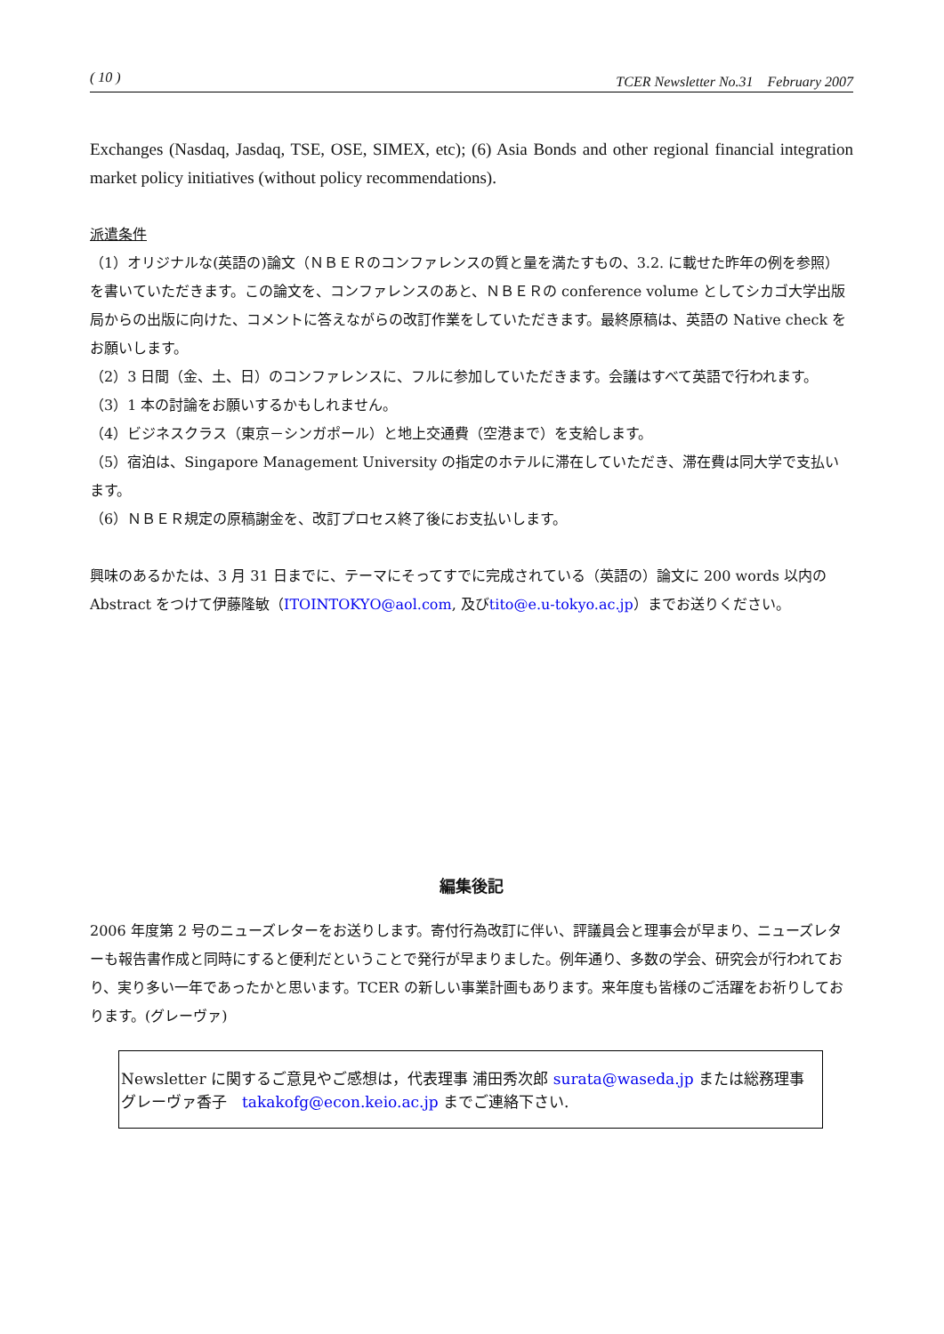( 10 ) TCER Newsletter No.31　February 2007
Exchanges (Nasdaq, Jasdaq, TSE, OSE, SIMEX, etc); (6) Asia Bonds and other regional financial integration market policy initiatives (without policy recommendations).
派遣条件
（1）オリジナルな(英語の)論文（ＮＢＥＲのコンファレンスの質と量を満たすもの、3.2. に載せた昨年の例を参照）を書いていただきます。この論文を、コンファレンスのあと、ＮＢＥＲの conference volume としてシカゴ大学出版局からの出版に向けた、コメントに答えながらの改訂作業をしていただきます。最終原稿は、英語の Native check をお願いします。
（2）3 日間（金、土、日）のコンファレンスに、フルに参加していただきます。会議はすべて英語で行われます。
（3）1 本の討論をお願いするかもしれません。
（4）ビジネスクラス（東京－シンガポール）と地上交通費（空港まで）を支給します。
（5）宿泊は、Singapore Management University の指定のホテルに滞在していただき、滞在費は同大学で支払います。
（6）ＮＢＥＲ規定の原稿謝金を、改訂プロセス終了後にお支払いします。
興味のあるかたは、3 月 31 日までに、テーマにそってすでに完成されている（英語の）論文に 200 words 以内の Abstract をつけて伊藤隆敏（ITOINTOKYO@aol.com, 及びtito@e.u-tokyo.ac.jp）までお送りください。
編集後記
2006 年度第 2 号のニューズレターをお送りします。寄付行為改訂に伴い、評議員会と理事会が早まり、ニューズレターも報告書作成と同時にすると便利だということで発行が早まりました。例年通り、多数の学会、研究会が行われており、実り多い一年であったかと思います。TCER の新しい事業計画もあります。来年度も皆様のご活躍をお祈りしております。(グレーヴァ)
Newsletter に関するご意見やご感想は，代表理事 浦田秀次郎 surata@waseda.jp または総務理事 グレーヴァ香子　takakofg@econ.keio.ac.jp までご連絡下さい.